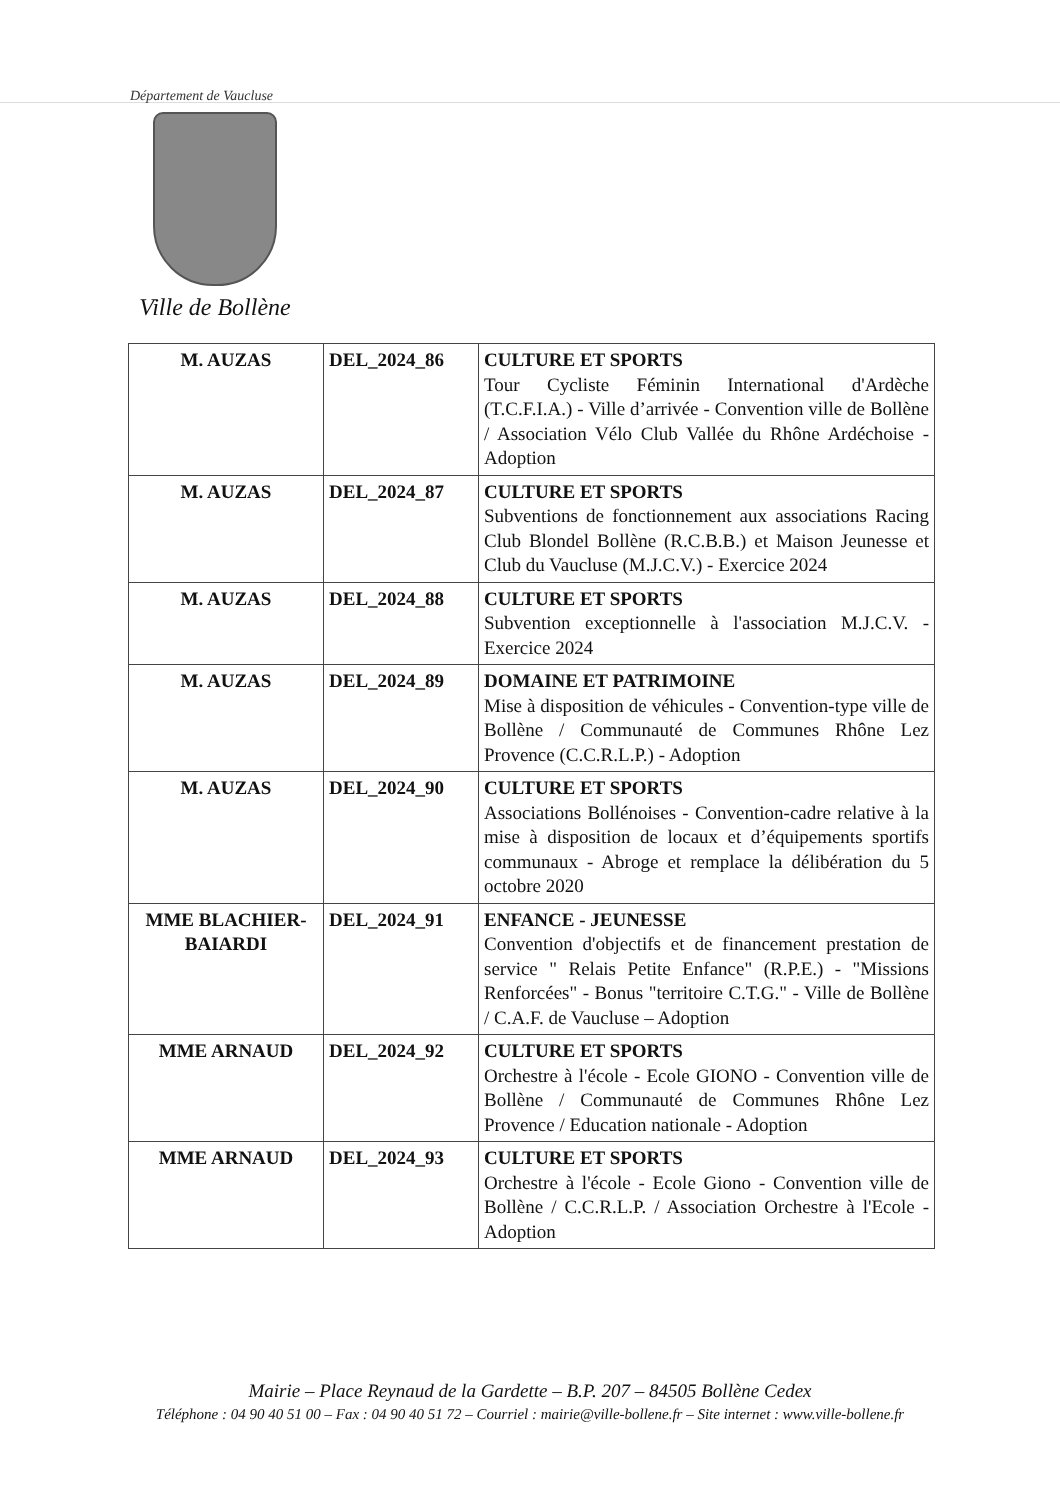Département de Vaucluse
Ville de Bollène
| M. AUZAS | DEL_2024_86 | CULTURE ET SPORTS Tour Cycliste Féminin International d'Ardèche (T.C.F.I.A.) - Ville d’arrivée - Convention ville de Bollène / Association Vélo Club Vallée du Rhône Ardéchoise - Adoption |
| M. AUZAS | DEL_2024_87 | CULTURE ET SPORTS Subventions de fonctionnement aux associations Racing Club Blondel Bollène (R.C.B.B.) et Maison Jeunesse et Club du Vaucluse (M.J.C.V.) - Exercice 2024 |
| M. AUZAS | DEL_2024_88 | CULTURE ET SPORTS Subvention exceptionnelle à l'association M.J.C.V. - Exercice 2024 |
| M. AUZAS | DEL_2024_89 | DOMAINE ET PATRIMOINE Mise à disposition de véhicules - Convention-type ville de Bollène / Communauté de Communes Rhône Lez Provence (C.C.R.L.P.) - Adoption |
| M. AUZAS | DEL_2024_90 | CULTURE ET SPORTS Associations Bollénoises - Convention-cadre relative à la mise à disposition de locaux et d’équipements sportifs communaux - Abroge et remplace la délibération du 5 octobre 2020 |
| MME BLACHIER-BAIARDI | DEL_2024_91 | ENFANCE - JEUNESSE Convention d'objectifs et de financement prestation de service " Relais Petite Enfance" (R.P.E.) - "Missions Renforcées" - Bonus "territoire C.T.G." - Ville de Bollène / C.A.F. de Vaucluse – Adoption |
| MME ARNAUD | DEL_2024_92 | CULTURE ET SPORTS Orchestre à l'école - Ecole GIONO - Convention ville de Bollène / Communauté de Communes Rhône Lez Provence / Education nationale - Adoption |
| MME ARNAUD | DEL_2024_93 | CULTURE ET SPORTS Orchestre à l'école - Ecole Giono - Convention ville de Bollène / C.C.R.L.P. / Association Orchestre à l'Ecole - Adoption |
Mairie – Place Reynaud de la Gardette – B.P. 207 – 84505 Bollène Cedex
Téléphone : 04 90 40 51 00 – Fax : 04 90 40 51 72 – Courriel : mairie@ville-bollene.fr – Site internet : www.ville-bollene.fr